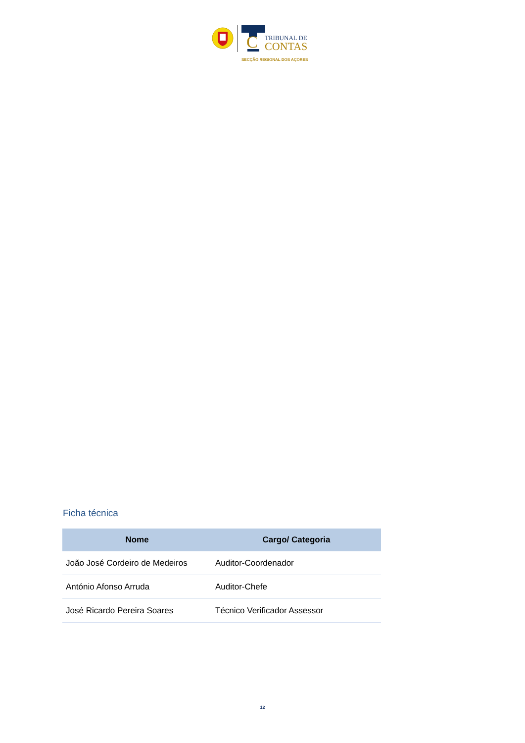C
TRIBUNAL DE
CONTAS
SECÇÃO REGIONAL DOS AÇORES
Ficha técnica
| Nome | Cargo/ Categoria |
| --- | --- |
| João José Cordeiro de Medeiros | Auditor-Coordenador |
| António Afonso Arruda | Auditor-Chefe |
| José Ricardo Pereira Soares | Técnico Verificador Assessor |
12